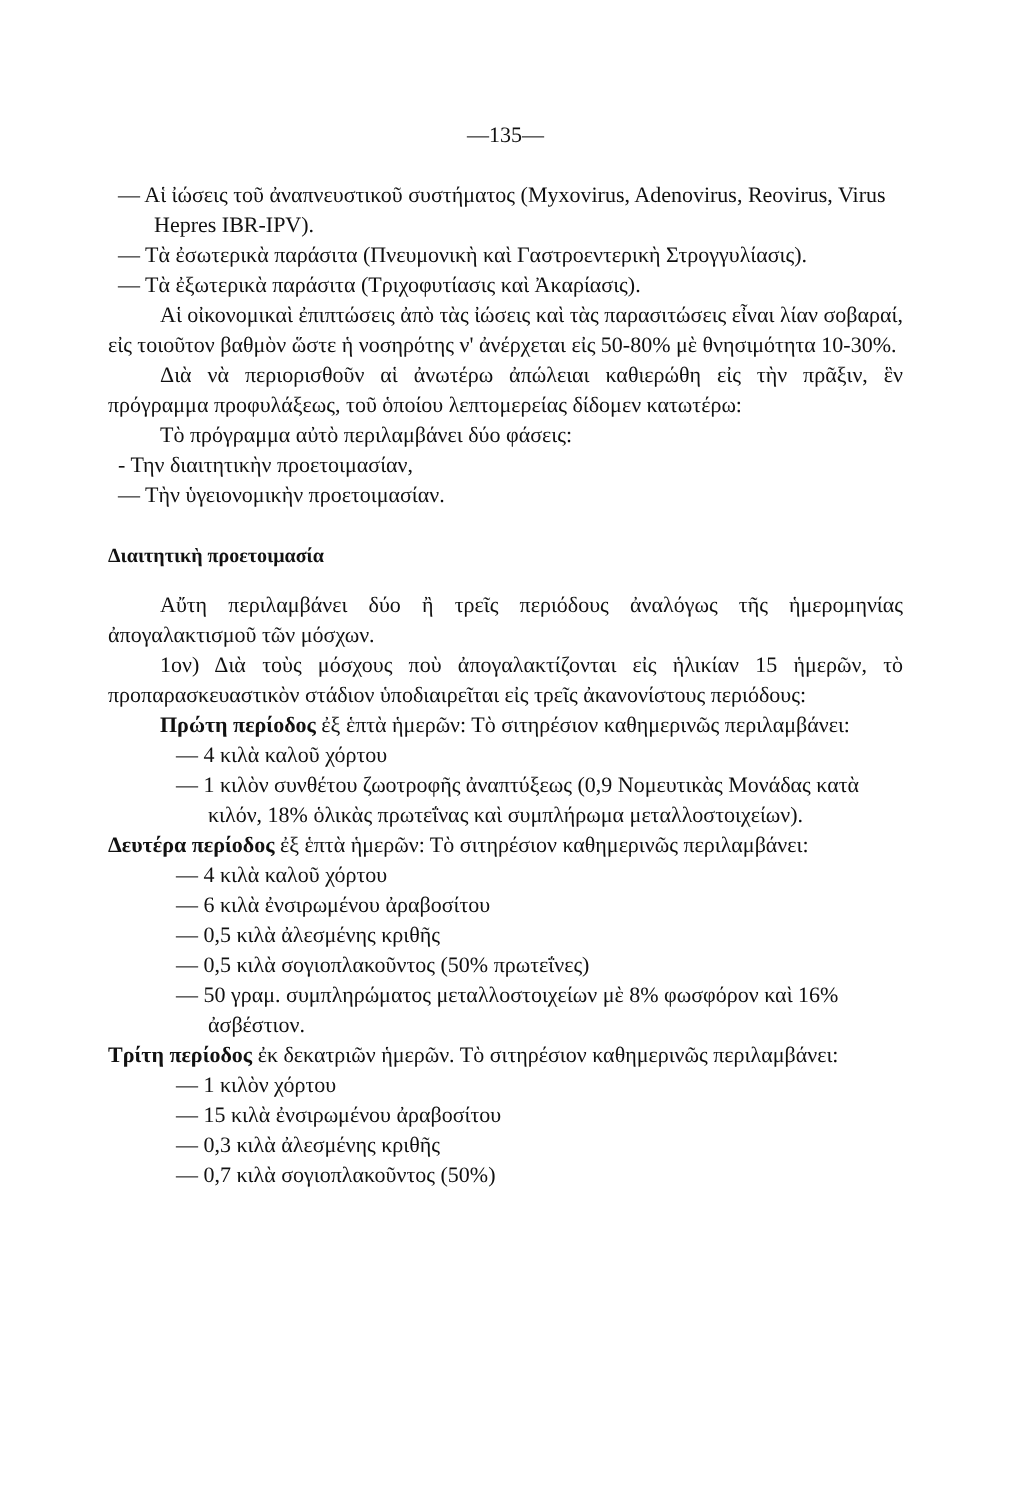—135—
— Αἱ ἰώσεις τοῦ ἀναπνευστικοῦ συστήματος (Myxovirus, Adenovirus, Reovirus, Virus Hepres IBR-IPV).
— Τὰ ἐσωτερικὰ παράσιτα (Πνευμονικὴ καὶ Γαστροεντερικὴ Στρογγυλίασις).
— Τὰ ἐξωτερικὰ παράσιτα (Τριχοφυτίασις καὶ Ἀκαρίασις).
Αἱ οἰκονομικαὶ ἐπιπτώσεις ἀπὸ τὰς ἰώσεις καὶ τὰς παρασιτώσεις εἶναι λίαν σοβαραί, εἰς τοιοῦτον βαθμὸν ὥστε ἡ νοσηρότης ν' ἀνέρχεται εἰς 50-80% μὲ θνησιμότητα 10-30%.
Διὰ νὰ περιορισθοῦν αἱ ἀνωτέρω ἀπώλειαι καθιερώθη εἰς τὴν πρᾶξιν, ἓν πρόγραμμα προφυλάξεως, τοῦ ὁποίου λεπτομερείας δίδομεν κατωτέρω:
Τὸ πρόγραμμα αὐτὸ περιλαμβάνει δύο φάσεις:
- Την διαιτητικὴν προετοιμασίαν,
— Τὴν ὑγειονομικὴν προετοιμασίαν.
Διαιτητικὴ προετοιμασία
Αὔτη περιλαμβάνει δύο ἢ τρεῖς περιόδους ἀναλόγως τῆς ἡμερομηνίας ἀπογαλακτισμοῦ τῶν μόσχων.
1ον) Διὰ τοὺς μόσχους ποὺ ἀπογαλακτίζονται εἰς ἡλικίαν 15 ἡμερῶν, τὸ προπαρασκευαστικὸν στάδιον ὑποδιαιρεῖται εἰς τρεῖς ἀκανονίστους περιόδους:
Πρώτη περίοδος ἐξ ἑπτὰ ἡμερῶν: Τὸ σιτηρέσιον καθημερινῶς περιλαμβάνει:
— 4 κιλὰ καλοῦ χόρτου
— 1 κιλὸν συνθέτου ζωοτροφῆς ἀναπτύξεως (0,9 Νομευτικὰς Μονάδας κατὰ κιλόν, 18% ὁλικὰς πρωτεΐνας καὶ συμπλήρωμα μεταλλοστοιχείων).
Δευτέρα περίοδος ἐξ ἑπτὰ ἡμερῶν: Τὸ σιτηρέσιον καθημερινῶς περιλαμβάνει:
— 4 κιλὰ καλοῦ χόρτου
— 6 κιλὰ ἐνσιρωμένου ἀραβοσίτου
— 0,5 κιλὰ ἀλεσμένης κριθῆς
— 0,5 κιλὰ σογιοπλακοῦντος (50% πρωτεΐνες)
— 50 γραμ. συμπληρώματος μεταλλοστοιχείων μὲ 8% φωσφόρον καὶ 16% ἀσβέστιον.
Τρίτη περίοδος ἐκ δεκατριῶν ἡμερῶν. Τὸ σιτηρέσιον καθημερινῶς περιλαμβάνει:
— 1 κιλὸν χόρτου
— 15 κιλὰ ἐνσιρωμένου ἀραβοσίτου
— 0,3 κιλὰ ἀλεσμένης κριθῆς
— 0,7 κιλὰ σογιοπλακοῦντος (50%)